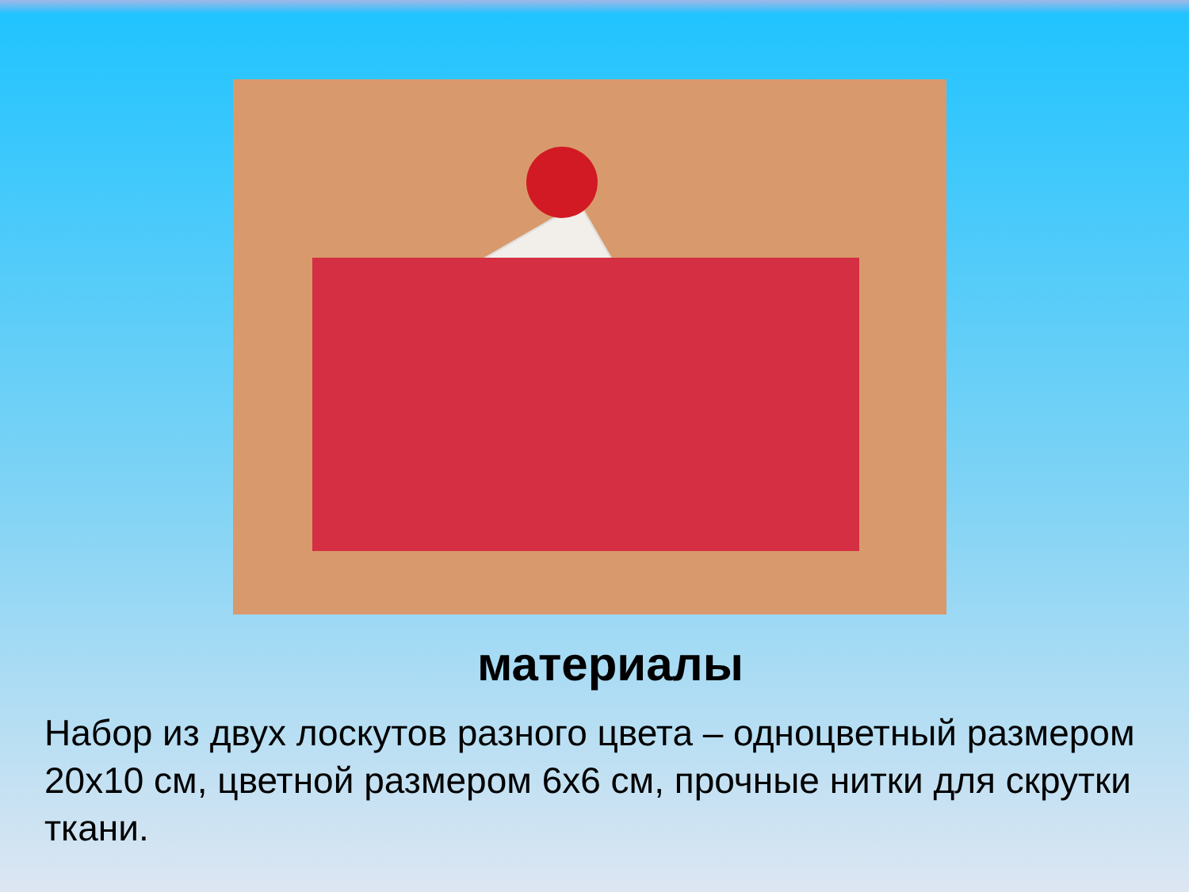материалы
Набор из двух лоскутов разного цвета – одноцветный размером 20х10 см, цветной размером 6х6 см, прочные нитки для скрутки ткани.